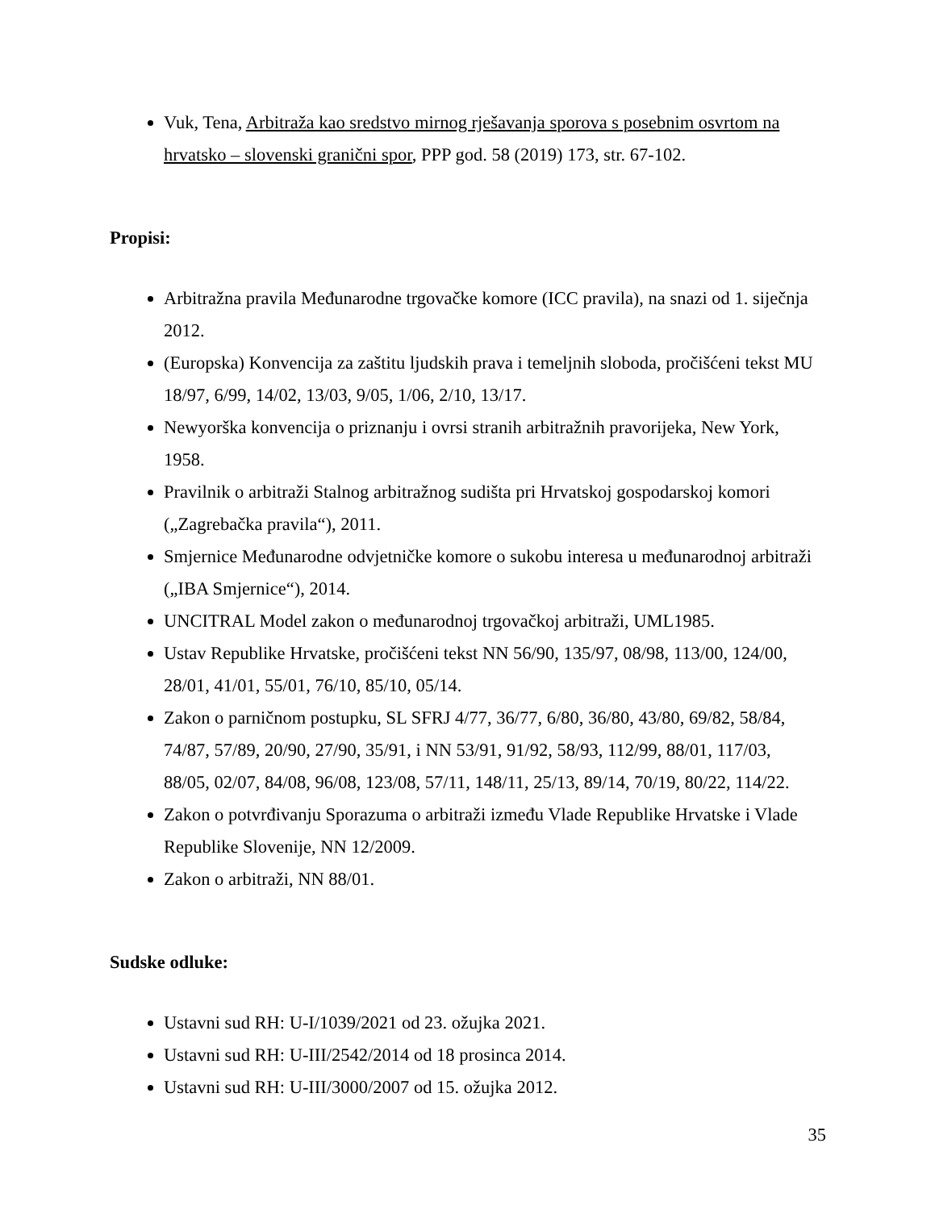Vuk, Tena, Arbitraža kao sredstvo mirnog rješavanja sporova s posebnim osvrtom na hrvatsko – slovenski granični spor, PPP god. 58 (2019) 173, str. 67-102.
Propisi:
Arbitražna pravila Međunarodne trgovačke komore (ICC pravila), na snazi od 1. siječnja 2012.
(Europska) Konvencija za zaštitu ljudskih prava i temeljnih sloboda, pročišćeni tekst MU 18/97, 6/99, 14/02, 13/03, 9/05, 1/06, 2/10, 13/17.
Newyorška konvencija o priznanju i ovrsi stranih arbitražnih pravorijeka, New York, 1958.
Pravilnik o arbitraži Stalnog arbitražnog sudišta pri Hrvatskoj gospodarskoj komori („Zagrebačka pravila“), 2011.
Smjernice Međunarodne odvjetničke komore o sukobu interesa u međunarodnoj arbitraži („IBA Smjernice“), 2014.
UNCITRAL Model zakon o međunarodnoj trgovačkoj arbitraži, UML1985.
Ustav Republike Hrvatske, pročišćeni tekst NN 56/90, 135/97, 08/98, 113/00, 124/00, 28/01, 41/01, 55/01, 76/10, 85/10, 05/14.
Zakon o parničnom postupku, SL SFRJ 4/77, 36/77, 6/80, 36/80, 43/80, 69/82, 58/84, 74/87, 57/89, 20/90, 27/90, 35/91, i NN 53/91, 91/92, 58/93, 112/99, 88/01, 117/03, 88/05, 02/07, 84/08, 96/08, 123/08, 57/11, 148/11, 25/13, 89/14, 70/19, 80/22, 114/22.
Zakon o potvrđivanju Sporazuma o arbitraži između Vlade Republike Hrvatske i Vlade Republike Slovenije, NN 12/2009.
Zakon o arbitraži, NN 88/01.
Sudske odluke:
Ustavni sud RH: U-I/1039/2021 od 23. ožujka 2021.
Ustavni sud RH: U-III/2542/2014 od 18 prosinca 2014.
Ustavni sud RH: U-III/3000/2007 od 15. ožujka 2012.
35